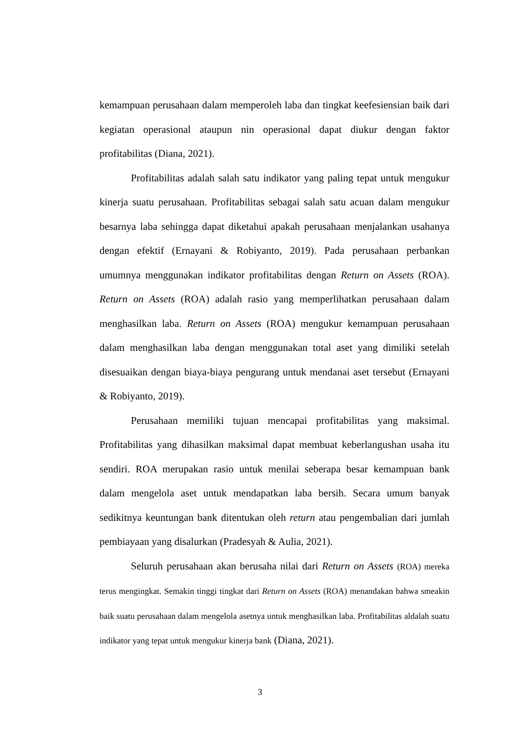kemampuan perusahaan dalam memperoleh laba dan tingkat keefesiensian baik dari kegiatan operasional ataupun nin operasional dapat diukur dengan faktor profitabilitas (Diana, 2021).
Profitabilitas adalah salah satu indikator yang paling tepat untuk mengukur kinerja suatu perusahaan. Profitabilitas sebagai salah satu acuan dalam mengukur besarnya laba sehingga dapat diketahui apakah perusahaan menjalankan usahanya dengan efektif (Ernayani & Robiyanto, 2019). Pada perusahaan perbankan umumnya menggunakan indikator profitabilitas dengan Return on Assets (ROA). Return on Assets (ROA) adalah rasio yang memperlihatkan perusahaan dalam menghasilkan laba. Return on Assets (ROA) mengukur kemampuan perusahaan dalam menghasilkan laba dengan menggunakan total aset yang dimiliki setelah disesuaikan dengan biaya-biaya pengurang untuk mendanai aset tersebut (Ernayani & Robiyanto, 2019).
Perusahaan memiliki tujuan mencapai profitabilitas yang maksimal. Profitabilitas yang dihasilkan maksimal dapat membuat keberlangushan usaha itu sendiri. ROA merupakan rasio untuk menilai seberapa besar kemampuan bank dalam mengelola aset untuk mendapatkan laba bersih. Secara umum banyak sedikitnya keuntungan bank ditentukan oleh return atau pengembalian dari jumlah pembiayaan yang disalurkan (Pradesyah & Aulia, 2021).
Seluruh perusahaan akan berusaha nilai dari Return on Assets (ROA) mereka terus mengingkat. Semakin tinggi tingkat dari Return on Assets (ROA) menandakan bahwa smeakin baik suatu perusahaan dalam mengelola asetnya untuk menghasilkan laba. Profitabilitas aldalah suatu indikator yang tepat untuk mengukur kinerja bank (Diana, 2021).
3